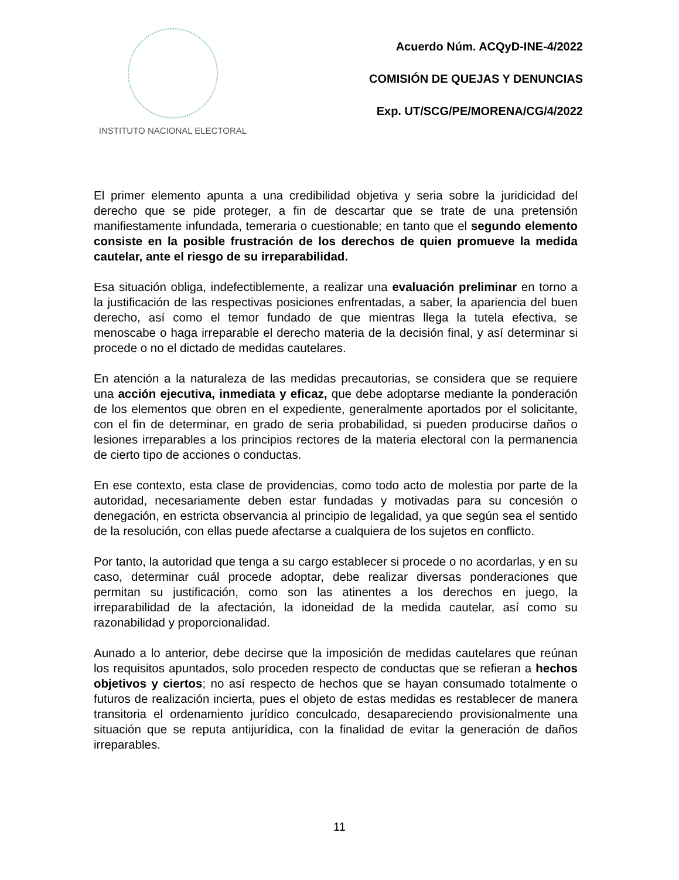INSTITUTO NACIONAL ELECTORAL
Acuerdo Núm. ACQyD-INE-4/2022
COMISIÓN DE QUEJAS Y DENUNCIAS
Exp. UT/SCG/PE/MORENA/CG/4/2022
El primer elemento apunta a una credibilidad objetiva y seria sobre la juridicidad del derecho que se pide proteger, a fin de descartar que se trate de una pretensión manifiestamente infundada, temeraria o cuestionable; en tanto que el segundo elemento consiste en la posible frustración de los derechos de quien promueve la medida cautelar, ante el riesgo de su irreparabilidad.
Esa situación obliga, indefectiblemente, a realizar una evaluación preliminar en torno a la justificación de las respectivas posiciones enfrentadas, a saber, la apariencia del buen derecho, así como el temor fundado de que mientras llega la tutela efectiva, se menoscabe o haga irreparable el derecho materia de la decisión final, y así determinar si procede o no el dictado de medidas cautelares.
En atención a la naturaleza de las medidas precautorias, se considera que se requiere una acción ejecutiva, inmediata y eficaz, que debe adoptarse mediante la ponderación de los elementos que obren en el expediente, generalmente aportados por el solicitante, con el fin de determinar, en grado de seria probabilidad, si pueden producirse daños o lesiones irreparables a los principios rectores de la materia electoral con la permanencia de cierto tipo de acciones o conductas.
En ese contexto, esta clase de providencias, como todo acto de molestia por parte de la autoridad, necesariamente deben estar fundadas y motivadas para su concesión o denegación, en estricta observancia al principio de legalidad, ya que según sea el sentido de la resolución, con ellas puede afectarse a cualquiera de los sujetos en conflicto.
Por tanto, la autoridad que tenga a su cargo establecer si procede o no acordarlas, y en su caso, determinar cuál procede adoptar, debe realizar diversas ponderaciones que permitan su justificación, como son las atinentes a los derechos en juego, la irreparabilidad de la afectación, la idoneidad de la medida cautelar, así como su razonabilidad y proporcionalidad.
Aunado a lo anterior, debe decirse que la imposición de medidas cautelares que reúnan los requisitos apuntados, solo proceden respecto de conductas que se refieran a hechos objetivos y ciertos; no así respecto de hechos que se hayan consumado totalmente o futuros de realización incierta, pues el objeto de estas medidas es restablecer de manera transitoria el ordenamiento jurídico conculcado, desapareciendo provisionalmente una situación que se reputa antijurídica, con la finalidad de evitar la generación de daños irreparables.
11